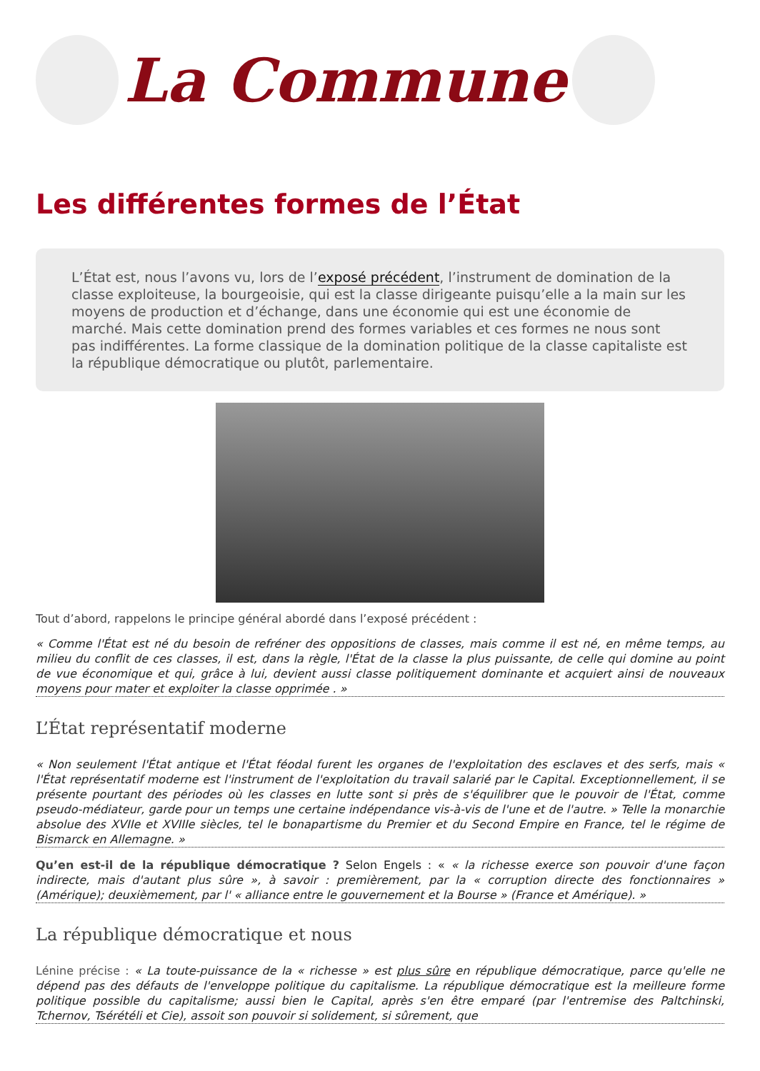La Commune
Les différentes formes de l’État
L’État est, nous l’avons vu, lors de l’exposé précédent, l’instrument de domination de la classe exploiteuse, la bourgeoisie, qui est la classe dirigeante puisqu’elle a la main sur les moyens de production et d’échange, dans une économie qui est une économie de marché. Mais cette domination prend des formes variables et ces formes ne nous sont pas indifférentes. La forme classique de la domination politique de la classe capitaliste est la république démocratique ou plutôt, parlementaire.
Tout d’abord, rappelons le principe général abordé dans l’exposé précédent :
« Comme l'État est né du besoin de refréner des oppositions de classes, mais comme il est né, en même temps, au milieu du conflit de ces classes, il est, dans la règle, l'État de la classe la plus puissante, de celle qui domine au point de vue économique et qui, grâce à lui, devient aussi classe politiquement dominante et acquiert ainsi de nouveaux moyens pour mater et exploiter la classe opprimée . »
L’État représentatif moderne
« Non seulement l'État antique et l'État féodal furent les organes de l'exploitation des esclaves et des serfs, mais « l'État représentatif moderne est l'instrument de l'exploitation du travail salarié par le Capital. Exceptionnellement, il se présente pourtant des périodes où les classes en lutte sont si près de s'équilibrer que le pouvoir de l'État, comme pseudo-médiateur, garde pour un temps une certaine indépendance vis-à-vis de l'une et de l'autre. » Telle la monarchie absolue des XVIIe et XVIIIe siècles, tel le bonapartisme du Premier et du Second Empire en France, tel le régime de Bismarck en Allemagne. »
Qu’en est-il de la république démocratique ? Selon Engels : « « la richesse exerce son pouvoir d'une façon indirecte, mais d'autant plus sûre », à savoir : premièrement, par la « corruption directe des fonctionnaires » (Amérique); deuxièmement, par l' « alliance entre le gouvernement et la Bourse » (France et Amérique). »
La république démocratique et nous
Lénine précise : « La toute-puissance de la « richesse » est plus sûre en république démocratique, parce qu'elle ne dépend pas des défauts de l'enveloppe politique du capitalisme. La république démocratique est la meilleure forme politique possible du capitalisme; aussi bien le Capital, après s'en être emparé (par l'entremise des Paltchinski, Tchernov, Tsérétéli et Cie), assoit son pouvoir si solidement, si sûrement, que